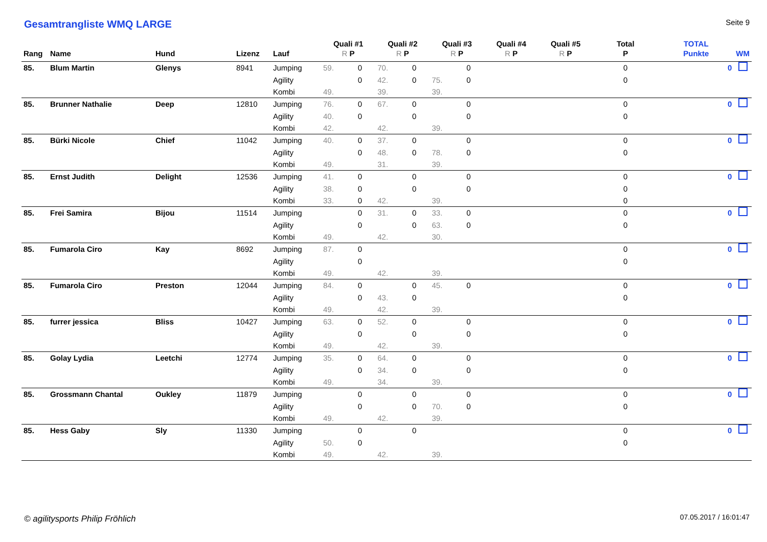Gesamtrangliste WMQ LARGE Seite 9
| Rang | Name | Hund | Lizenz | Lauf | Quali #1 R P | | Quali #2 R P | | Quali #3 R P | | Quali #4 R P | | Quali #5 R P | | Total P | TOTAL Punkte | WM |
| --- | --- | --- | --- | --- | --- | --- | --- | --- | --- | --- | --- | --- | --- | --- | --- | --- | --- |
| 85. | Blum Martin | Glenys | 8941 | Jumping | 59. | 0 | 70. | 0 | | 0 | | | | | 0 | 0 | |
| | | | | Agility | | 0 | 42. | 0 | 75. | 0 | | | | | 0 | | |
| | | | | Kombi | 49. | | 39. | | 39. | | | | | | | | |
| 85. | Brunner Nathalie | Deep | 12810 | Jumping | 76. | 0 | 67. | 0 | | 0 | | | | | 0 | 0 | |
| | | | | Agility | 40. | 0 | | 0 | | 0 | | | | | 0 | | |
| | | | | Kombi | 42. | | 42. | | 39. | | | | | | | | |
| 85. | Bürki Nicole | Chief | 11042 | Jumping | 40. | 0 | 37. | 0 | | 0 | | | | | 0 | 0 | |
| | | | | Agility | | 0 | 48. | 0 | 78. | 0 | | | | | 0 | | |
| | | | | Kombi | 49. | | 31. | | 39. | | | | | | | | |
| 85. | Ernst Judith | Delight | 12536 | Jumping | 41. | 0 | | 0 | | 0 | | | | | 0 | 0 | |
| | | | | Agility | 38. | 0 | | 0 | | 0 | | | | | 0 | | |
| | | | | Kombi | 33. | 0 | 42. | | 39. | | | | | | 0 | | |
| 85. | Frei Samira | Bijou | 11514 | Jumping | | 0 | 31. | 0 | 33. | 0 | | | | | 0 | 0 | |
| | | | | Agility | | 0 | | 0 | 63. | 0 | | | | | 0 | | |
| | | | | Kombi | 49. | | 42. | | 30. | | | | | | | | |
| 85. | Fumarola Ciro | Kay | 8692 | Jumping | 87. | 0 | | | | | | | | | 0 | 0 | |
| | | | | Agility | | 0 | | | | | | | | | 0 | | |
| | | | | Kombi | 49. | | 42. | | 39. | | | | | | | | |
| 85. | Fumarola Ciro | Preston | 12044 | Jumping | 84. | 0 | | 0 | 45. | 0 | | | | | 0 | 0 | |
| | | | | Agility | | 0 | 43. | 0 | | | | | | | 0 | | |
| | | | | Kombi | 49. | | 42. | | 39. | | | | | | | | |
| 85. | furrer jessica | Bliss | 10427 | Jumping | 63. | 0 | 52. | 0 | | 0 | | | | | 0 | 0 | |
| | | | | Agility | | 0 | | 0 | | 0 | | | | | 0 | | |
| | | | | Kombi | 49. | | 42. | | 39. | | | | | | | | |
| 85. | Golay Lydia | Leetchi | 12774 | Jumping | 35. | 0 | 64. | 0 | | 0 | | | | | 0 | 0 | |
| | | | | Agility | | 0 | 34. | 0 | | 0 | | | | | 0 | | |
| | | | | Kombi | 49. | | 34. | | 39. | | | | | | | | |
| 85. | Grossmann Chantal | Oukley | 11879 | Jumping | | 0 | | 0 | | 0 | | | | | 0 | 0 | |
| | | | | Agility | | 0 | | 0 | 70. | 0 | | | | | 0 | | |
| | | | | Kombi | 49. | | 42. | | 39. | | | | | | | | |
| 85. | Hess Gaby | Sly | 11330 | Jumping | | 0 | | 0 | | | | | | | 0 | 0 | |
| | | | | Agility | 50. | 0 | | | | | | | | | 0 | | |
| | | | | Kombi | 49. | | 42. | | 39. | | | | | | | | |
© agilitysports Philip Fröhlich
07.05.2017 / 16:01:47